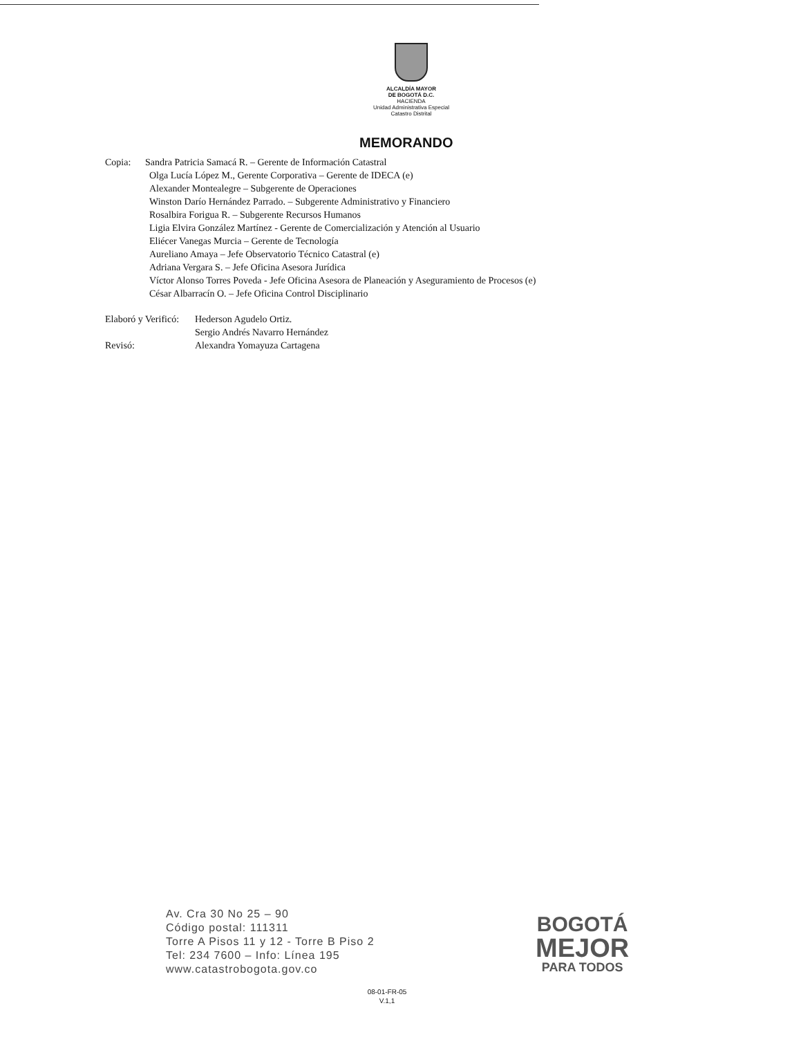ALCALDÍA MAYOR
DE BOGOTÁ D.C.
HACIENDA
Unidad Administrativa Especial
Catastro Distrital
MEMORANDO
Copia: Sandra Patricia Samacá R. – Gerente de Información Catastral
Olga Lucía López M., Gerente Corporativa – Gerente de IDECA (e)
Alexander Montealegre – Subgerente de Operaciones
Winston Darío Hernández Parrado. – Subgerente Administrativo y Financiero
Rosalbira Forigua R. – Subgerente Recursos Humanos
Ligia Elvira González Martínez - Gerente de Comercialización y Atención al Usuario
Eliécer Vanegas Murcia – Gerente de Tecnología
Aureliano Amaya – Jefe Observatorio Técnico Catastral (e)
Adriana Vergara S. – Jefe Oficina Asesora Jurídica
Víctor Alonso Torres Poveda - Jefe Oficina Asesora de Planeación y Aseguramiento de Procesos (e)
César Albarracín O. – Jefe Oficina Control Disciplinario
Elaboró y Verificó:
Hederson Agudelo Ortiz.
Sergio Andrés Navarro Hernández
Revisó:
Alexandra Yomayuza Cartagena
Av. Cra 30 No 25 – 90
Código postal: 111311
Torre A Pisos 11 y 12 - Torre B Piso 2
Tel: 234 7600 – Info: Línea 195
www.catastrobogota.gov.co
BOGOTÁ
MEJOR
PARA TODOS
08-01-FR-05
V.1,1